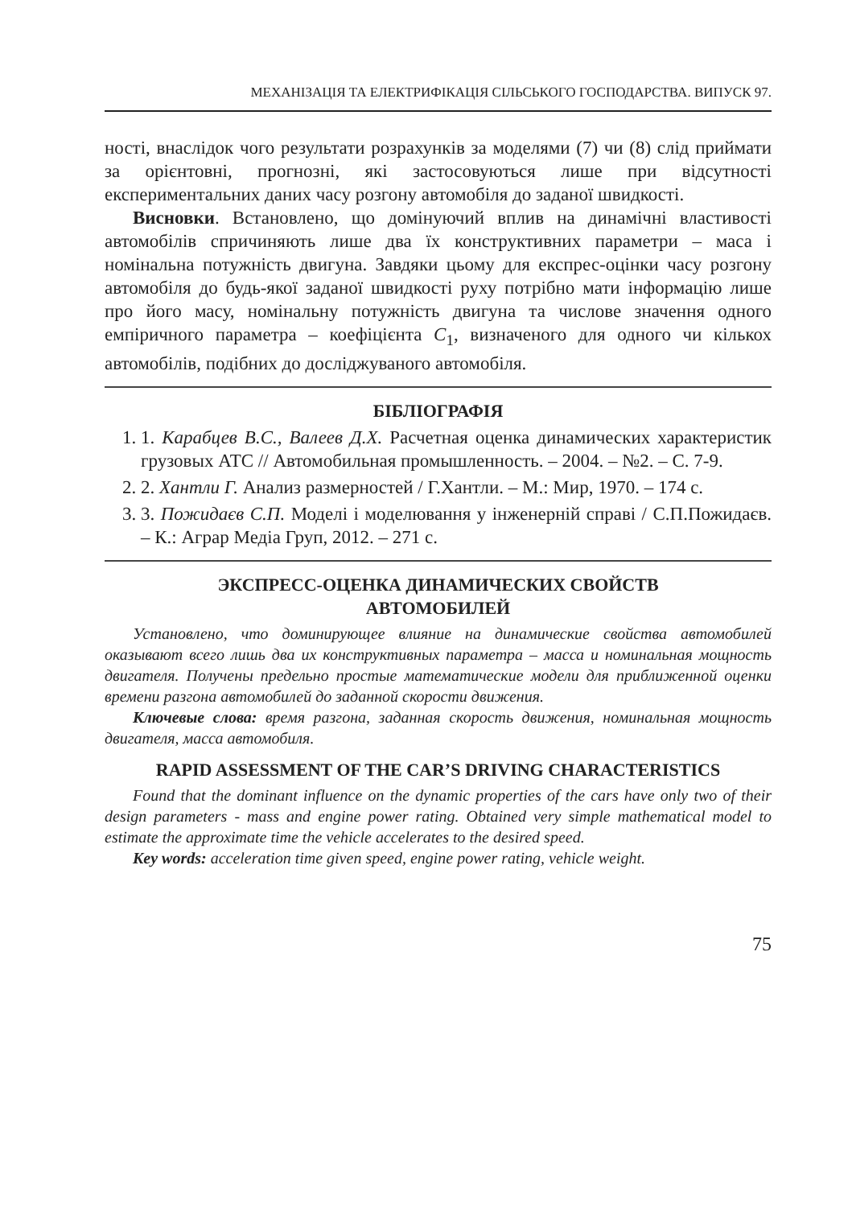МЕХАНІЗАЦІЯ ТА ЕЛЕКТРИФІКАЦІЯ СІЛЬСЬКОГО ГОСПОДАРСТВА. ВИПУСК 97.
ності, внаслідок чого результати розрахунків за моделями (7) чи (8) слід приймати за орієнтовні, прогнозні, які застосовуються лише при відсутності експериментальних даних часу розгону автомобіля до заданої швидкості.
Висновки. Встановлено, що домінуючий вплив на динамічні властивості автомобілів спричиняють лише два їх конструктивних параметри – маса і номінальна потужність двигуна. Завдяки цьому для експрес-оцінки часу розгону автомобіля до будь-якої заданої швидкості руху потрібно мати інформацію лише про його масу, номінальну потужність двигуна та числове значення одного емпіричного параметра – коефіцієнта C<sub>1</sub>, визначеного для одного чи кількох автомобілів, подібних до досліджуваного автомобіля.
БІБЛІОГРАФІЯ
1. 1. Карабцев В.С., Валеев Д.Х. Расчетная оценка динамических характеристик грузовых АТС // Автомобильная промышленность. – 2004. – №2. – С. 7-9.
2. 2. Хантли Г. Анализ размерностей / Г.Хантли. – М.: Мир, 1970. – 174 с.
3. 3. Пожидаєв С.П. Моделі і моделювання у інженерній справі / С.П.Пожидаєв. – К.: Аграр Медіа Груп, 2012. – 271 с.
ЭКСПРЕСС-ОЦЕНКА ДИНАМИЧЕСКИХ СВОЙСТВ
АВТОМОБИЛЕЙ
Установлено, что доминирующее влияние на динамические свойства автомобилей оказывают всего лишь два их конструктивных параметра – масса и номинальная мощность двигателя. Получены предельно простые математические модели для приближенной оценки времени разгона автомобилей до заданной скорости движения.
Ключевые слова: время разгона, заданная скорость движения, номинальная мощность двигателя, масса автомобиля.
RAPID ASSESSMENT OF THE CAR’S DRIVING CHARACTERISTICS
Found that the dominant influence on the dynamic properties of the cars have only two of their design parameters - mass and engine power rating. Obtained very simple mathematical model to estimate the approximate time the vehicle accelerates to the desired speed.
Key words: acceleration time given speed, engine power rating, vehicle weight.
75